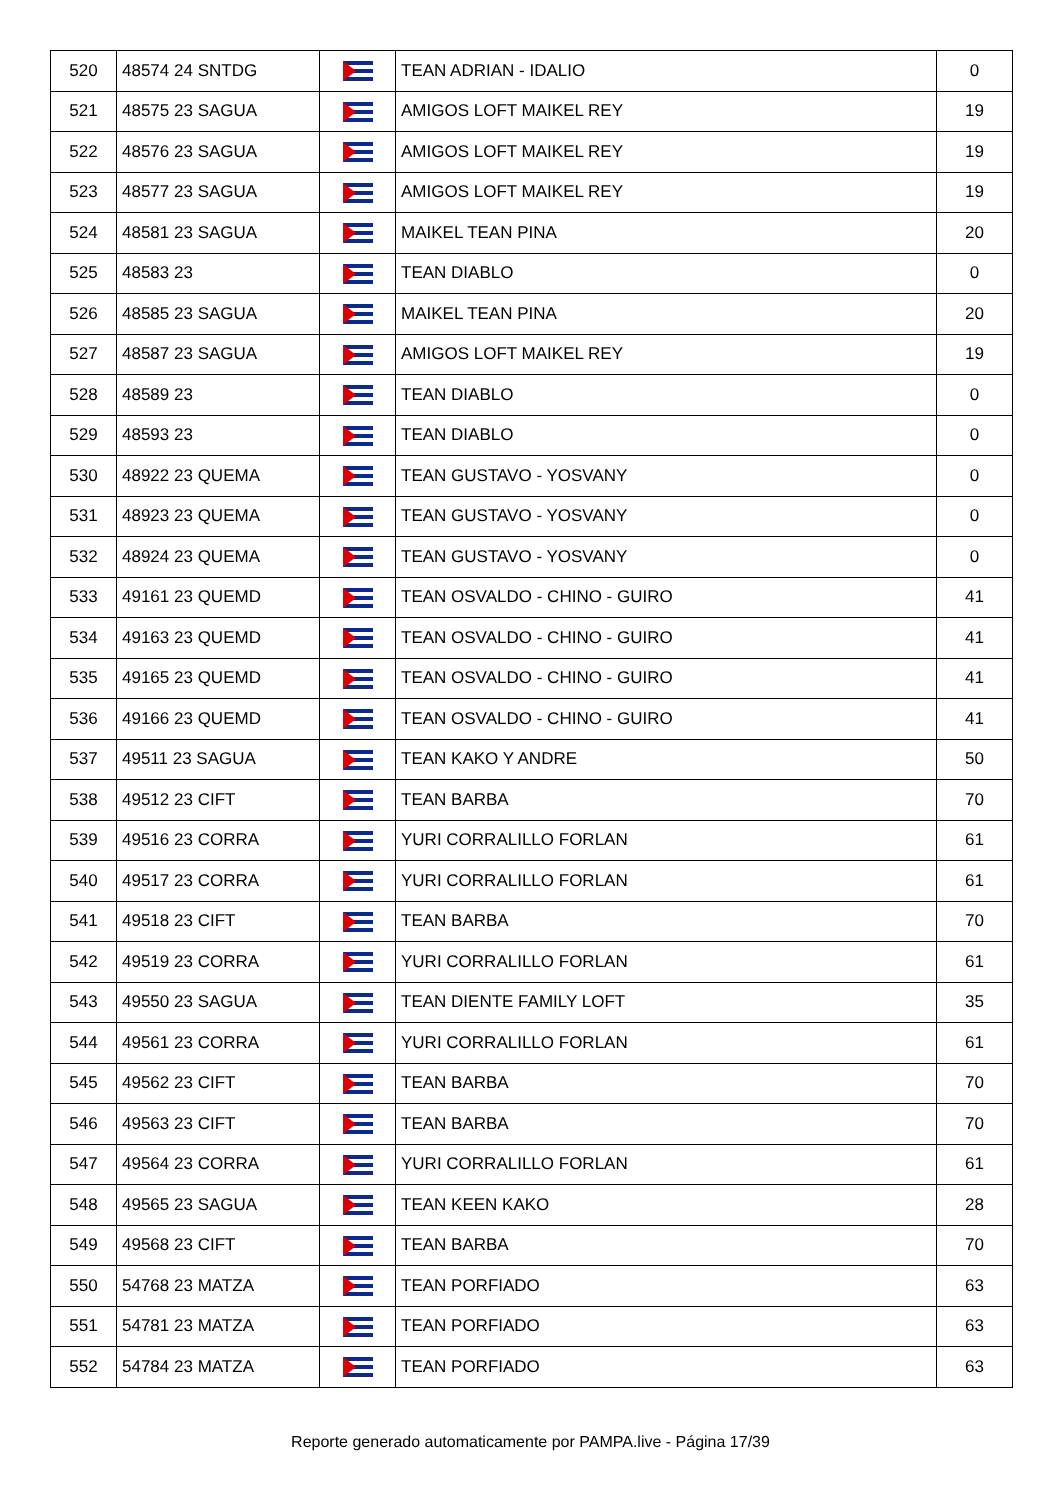| 520 | 48574 24 SNTDG | | TEAN ADRIAN - IDALIO | 0 |
| 521 | 48575 23 SAGUA | | AMIGOS LOFT MAIKEL REY | 19 |
| 522 | 48576 23 SAGUA | | AMIGOS LOFT MAIKEL REY | 19 |
| 523 | 48577 23 SAGUA | | AMIGOS LOFT MAIKEL REY | 19 |
| 524 | 48581 23 SAGUA | | MAIKEL TEAN PINA | 20 |
| 525 | 48583 23 | | TEAN DIABLO | 0 |
| 526 | 48585 23 SAGUA | | MAIKEL TEAN PINA | 20 |
| 527 | 48587 23 SAGUA | | AMIGOS LOFT MAIKEL REY | 19 |
| 528 | 48589 23 | | TEAN DIABLO | 0 |
| 529 | 48593 23 | | TEAN DIABLO | 0 |
| 530 | 48922 23 QUEMA | | TEAN GUSTAVO - YOSVANY | 0 |
| 531 | 48923 23 QUEMA | | TEAN GUSTAVO - YOSVANY | 0 |
| 532 | 48924 23 QUEMA | | TEAN GUSTAVO - YOSVANY | 0 |
| 533 | 49161 23 QUEMD | | TEAN OSVALDO - CHINO - GUIRO | 41 |
| 534 | 49163 23 QUEMD | | TEAN OSVALDO - CHINO - GUIRO | 41 |
| 535 | 49165 23 QUEMD | | TEAN OSVALDO - CHINO - GUIRO | 41 |
| 536 | 49166 23 QUEMD | | TEAN OSVALDO - CHINO - GUIRO | 41 |
| 537 | 49511 23 SAGUA | | TEAN KAKO Y ANDRE | 50 |
| 538 | 49512 23 CIFT | | TEAN BARBA | 70 |
| 539 | 49516 23 CORRA | | YURI CORRALILLO FORLAN | 61 |
| 540 | 49517 23 CORRA | | YURI CORRALILLO FORLAN | 61 |
| 541 | 49518 23 CIFT | | TEAN BARBA | 70 |
| 542 | 49519 23 CORRA | | YURI CORRALILLO FORLAN | 61 |
| 543 | 49550 23 SAGUA | | TEAN DIENTE FAMILY LOFT | 35 |
| 544 | 49561 23 CORRA | | YURI CORRALILLO FORLAN | 61 |
| 545 | 49562 23 CIFT | | TEAN BARBA | 70 |
| 546 | 49563 23 CIFT | | TEAN BARBA | 70 |
| 547 | 49564 23 CORRA | | YURI CORRALILLO FORLAN | 61 |
| 548 | 49565 23 SAGUA | | TEAN KEEN KAKO | 28 |
| 549 | 49568 23 CIFT | | TEAN BARBA | 70 |
| 550 | 54768 23 MATZA | | TEAN PORFIADO | 63 |
| 551 | 54781 23 MATZA | | TEAN PORFIADO | 63 |
| 552 | 54784 23 MATZA | | TEAN PORFIADO | 63 |
Reporte generado automaticamente por PAMPA.live - Página 17/39